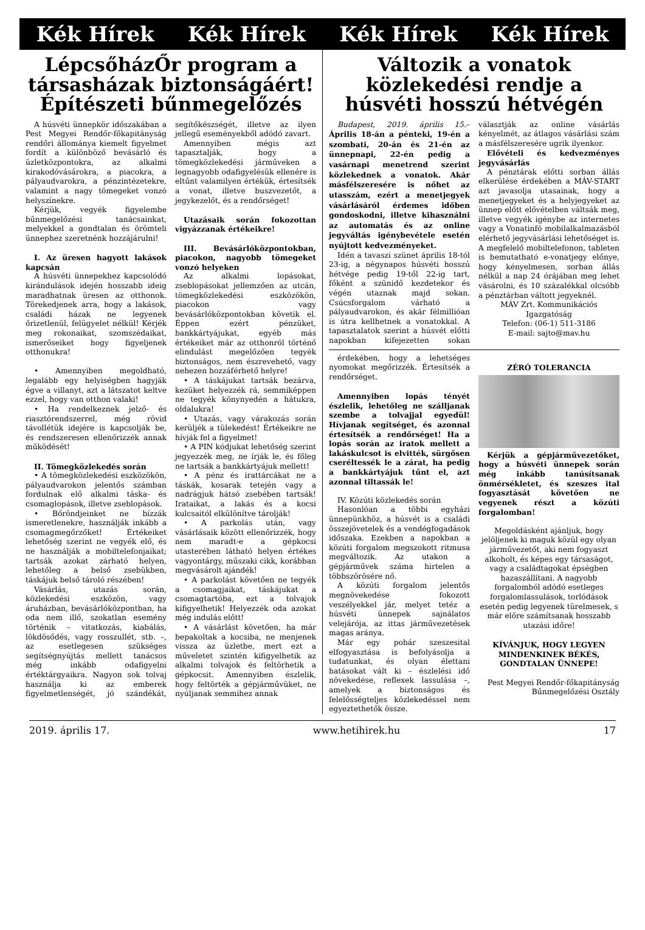Kék Hírek Kék Hírek Kék Hírek Kék Hírek
LépcsőházŐr program a társasházak biztonságáért! Építészeti bűnmegelőzés
A húsvéti ünnepkör időszakában a Pest Megyei Rendőr-főkapitányság rendőri állománya kiemelt figyelmet fordít a különböző bevásárló és üzletközpontokra, az alkalmi kirakodóvásárokra, a piacokra, a pályaudvarokra, a pénzintézetekre, valamint a nagy tömegeket vonzó helyszínekre.
Kérjük, vegyék figyelembe bűnmegelőzési tanácsainkat, melyekkel a gondtalan és örömteli ünnephez szeretnénk hozzájárulni!
I. Az üresen hagyott lakások kapcsán
A húsvéti ünnepekhez kapcsolódó kirándulások idején hosszabb ideig maradhatnak üresen az otthonok. Törekedjenek arra, hogy a lakások, családi házak ne legyenek őrizetlenül, felügyelet nélkül! Kérjék meg rokonaikat, szomszédaikat, ismerőseiket hogy figyeljenek otthonukra!
• Amennyiben megoldható, legalább egy helyiségben hagyják égve a villanyt, azt a látszatot keltve ezzel, hogy van otthon valaki!
• Ha rendelkeznek jelző- és riasztórendszerrel, még rövid távollétük idejére is kapcsolják be, és rendszeresen ellenőrizzék annak működését!
II. Tömegközlekedés során
• A tömegközlekedési eszközökön, pályaudvarokon jelentős számban fordulnak elő alkalmi táska- és csomaglopások, illetve zseblopások.
• Bőröndjeinket ne bízzák ismeretlenekre, használják inkább a csomagmegőrzőket! Értékeiket lehetőség szerint ne vegyék elő, és ne használják a mobiltelefonjaikat; tartsák azokat zárható helyen, lehetőleg a belső zsebükben, táskájuk belső tároló részében!
Vásárlás, utazás során, közlekedési eszközön, vagy áruházban, bevásárlóközpontban, ha oda nem illő, szokatlan esemény történik – vitatkozás, kiabálás, lökdösődés, vagy rosszullét, stb. –, az esetlegesen szükséges segítségnyújtás mellett tanácsos még inkább odafigyelni értéktárgyaikra. Nagyon sok tolvaj használja ki az emberek figyelmetlenségét, jó szándékát, segítőkészségét, illetve az ilyen jellegű eseményekből adódó zavart.
Amennyiben mégis azt tapasztalják, hogy a tömegközlekedési járműveken a legnagyobb odafigyelésük ellenére is eltűnt valamilyen értékük, értesítsék a vonat, illetve buszvezetőt, a jegykezelőt, és a rendőrséget!
Utazásaik során fokozottan vigyázzanak értékeikre!
III. Bevásárlóközpontokban, piacokon, nagyobb tömegeket vonzó helyeken
Az alkalmi lopásokat, zseblopásokat jellemzően az utcán, tömegközlekedési eszközökön, piacokon vagy bevásárlóközpontokban követik el. Éppen ezért pénzüket, bankkártyájukat, egyéb más értékeiket már az otthonról történő elindulást megelőzően tegyék biztonságos, nem észrevehető, vagy nehezen hozzáférhető helyre!
• A táskájukat tartsák bezárva, kezüket helyezzék rá, semmiképpen ne tegyék könynyedén a hátukra, oldalukra!
• Utazás, vagy várakozás során kerüljék a tülekedést! Értékeikre ne hívják fel a figyelmet!
• A PIN kódjukat lehetőség szerint jegyezzék meg, ne írják le, és főleg ne tartsák a bankkártyájuk mellett!
• A pénz és irattárcákat ne a táskák, kosarak tetején vagy a nadrágjuk hátsó zsebében tartsák! Irataikat, a lakás és a kocsi kulcsaitól elkülönítve tárolják!
• A parkolás után, vagy vásárlásaik között ellenőrizzék, hogy nem maradt-e a gépkocsi utasterében látható helyen értékes vagyontárgy, műszaki cikk, korábban megvásárolt ajándék!
• A parkolást követően ne tegyék a csomagjaikat, táskájukat a csomagtartóba, ezt a tolvajok kifigyelhetik! Helyezzék oda azokat még indulás előtt!
• A vásárlást követően, ha már bepakoltak a kocsiba, ne menjenek vissza az üzletbe, mert ezt a műveletet szintén kifigyelhetik az alkalmi tolvajok és feltörhetik a gépkocsit. Amennyiben észlelik, hogy feltörték a gépjárművüket, ne nyúljanak semmihez annak
Változik a vonatok közlekedési rendje a húsvéti hosszú hétvégén
Budapest, 2019. április 15.– Április 18-án a pénteki, 19-én a szombati, 20-án és 21-én az ünnepnapi, 22-én pedig a vasárnapi menetrend szerint közlekednek a vonatok. Akár másfélszeresére is nőhet az utasszám, ezért a menetjegyek vásárlásáról érdemes időben gondoskodni, illetve kihasználni az automatás és az online jegyváltás igénybevétele esetén nyújtott kedvezményeket.
Idén a tavaszi szünet április 18-tól 23-ig, a négynapos húsvéti hosszú hétvége pedig 19-től 22-ig tart, főként a szünidő kezdetekor és végén utaznak majd sokan. Csúcsforgalom várható a pályaudvarokon, és akár félmillióan is útra kellhetnek a vonatokkal. A tapasztalatok szerint a húsvét előtti napokban kifejezetten sokan választják az online vásárlás kényelmét, az átlagos vásárlási szám a másfélszeresére ugrik ilyenkor.
Elővételi és kedvezményes jegyvásárlás
A pénztárak előtti sorban állás elkerülése érdekében a MÁV-START azt javasolja utasainak, hogy a menetjegyeket és a helyjegyeket az ünnep előtt elővételben váltsák meg, illetve vegyék igénybe az internetes vagy a Vonatinfó mobilalkalmazásból elérhető jegyvásárlási lehetőséget is. A megfelelő mobiltelefonon, tableten is bemutatható e-vonatjegy előnye, hogy kényelmesen, sorban állás nélkül a nap 24 órájában meg lehet vásárolni, és 10 százalékkal olcsóbb a pénztárban váltott jegyeknél.
MÁV Zrt. Kommunikációs Igazgatóság
Telefon: (06-1) 511-3186
E-mail: sajto@mav.hu
érdekében, hogy a lehetséges nyomokat megőrizzék. Értesítsék a rendőrséget.
Amennyiben lopás tényét észlelik, lehetőleg ne szálljanak szembe a tolvajjal egyedül! Hívjanak segítséget, és azonnal értesítsék a rendőrséget! Ha a lopás során az iratok mellett a lakáskulcsot is elvitték, sürgősen cseréltessék le a zárat, ha pedig a bankkártyájuk tűnt el, azt azonnal tiltassák le!
IV. Közúti közlekedés során
Hasonlóan a többi egyházi ünnepünkhöz, a húsvét is a családi összejövetelek és a vendégfogadások időszaka. Ezekben a napokban a közúti forgalom megszokott ritmusa megváltozik. Az utakon a gépjárművek száma hirtelen a többszörösére nő.
A közúti forgalom jelentős megnövekedése fokozott veszélyekkel jár, melyet tetéz a húsvéti ünnepek sajnálatos velejárója, az ittas járművezetések magas aránya.
Már egy pohár szeszesital elfogyasztása is befolyásolja a tudatunkat, és olyan élettani hatásokat vált ki – észlelési idő növekedése, reflexek lassulása –, amelyek a biztonságos és felelősségteljes közlekedéssel nem egyeztethetők össze.
ZÉRÓ TOLERANCIA
Kérjük a gépjárművezetőket, hogy a húsvéti ünnepek során még inkább tanúsítsanak önmérsékletet, és szeszes ital fogyasztását követően ne vegyenek részt a közúti forgalomban!
Megoldásként ajánljuk, hogy jelöljenek ki maguk közül egy olyan járművezetőt, aki nem fogyaszt alkoholt, és képes egy társaságot, vagy a családtagokat épségben hazaszállítani. A nagyobb forgalomból adódó esetleges forgalomlassulások, torlódások esetén pedig legyenek türelmesek, s már előre számítsanak hosszabb utazási időre!
KÍVÁNJUK, HOGY LEGYEN MINDENKINEK BÉKÉS, GONDTALAN ÜNNEPE!
Pest Megyei Rendőr-főkapitányság
Bűnmegelőzési Osztály
2019. április 17. www.hetihirek.hu 17